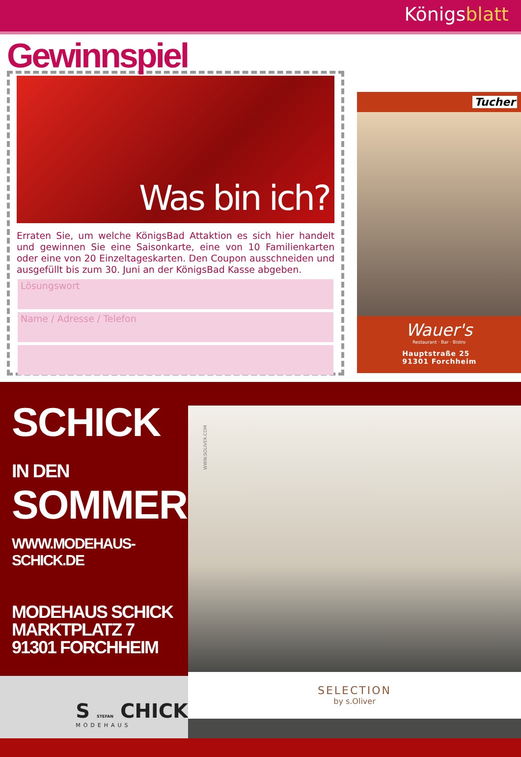Königsblatt
Gewinnspiel
Was bin ich?
Erraten Sie, um welche KönigsBad Attaktion es sich hier handelt und gewinnen Sie eine Saisonkarte, eine von 10 Familienkarten oder eine von 20 Einzeltageskarten. Den Coupon ausschneiden und ausgefüllt bis zum 30. Juni an der KönigsBad Kasse abgeben.
Lösungswort
Name / Adresse / Telefon
Tucher
Wauer's
Restaurant · Bar · Bistro
Hauptstraße 25
91301 Forchheim
SCHICK IN DEN
SOMMER!
WWW.MODEHAUS-SCHICK.DE
MODEHAUS SCHICK
MARKTPLATZ 7
91301 FORCHHEIM
S STEFAN CHICK
MODEHAUS
WWW.SOLIVER.COM
SELECTION
by s.Oliver